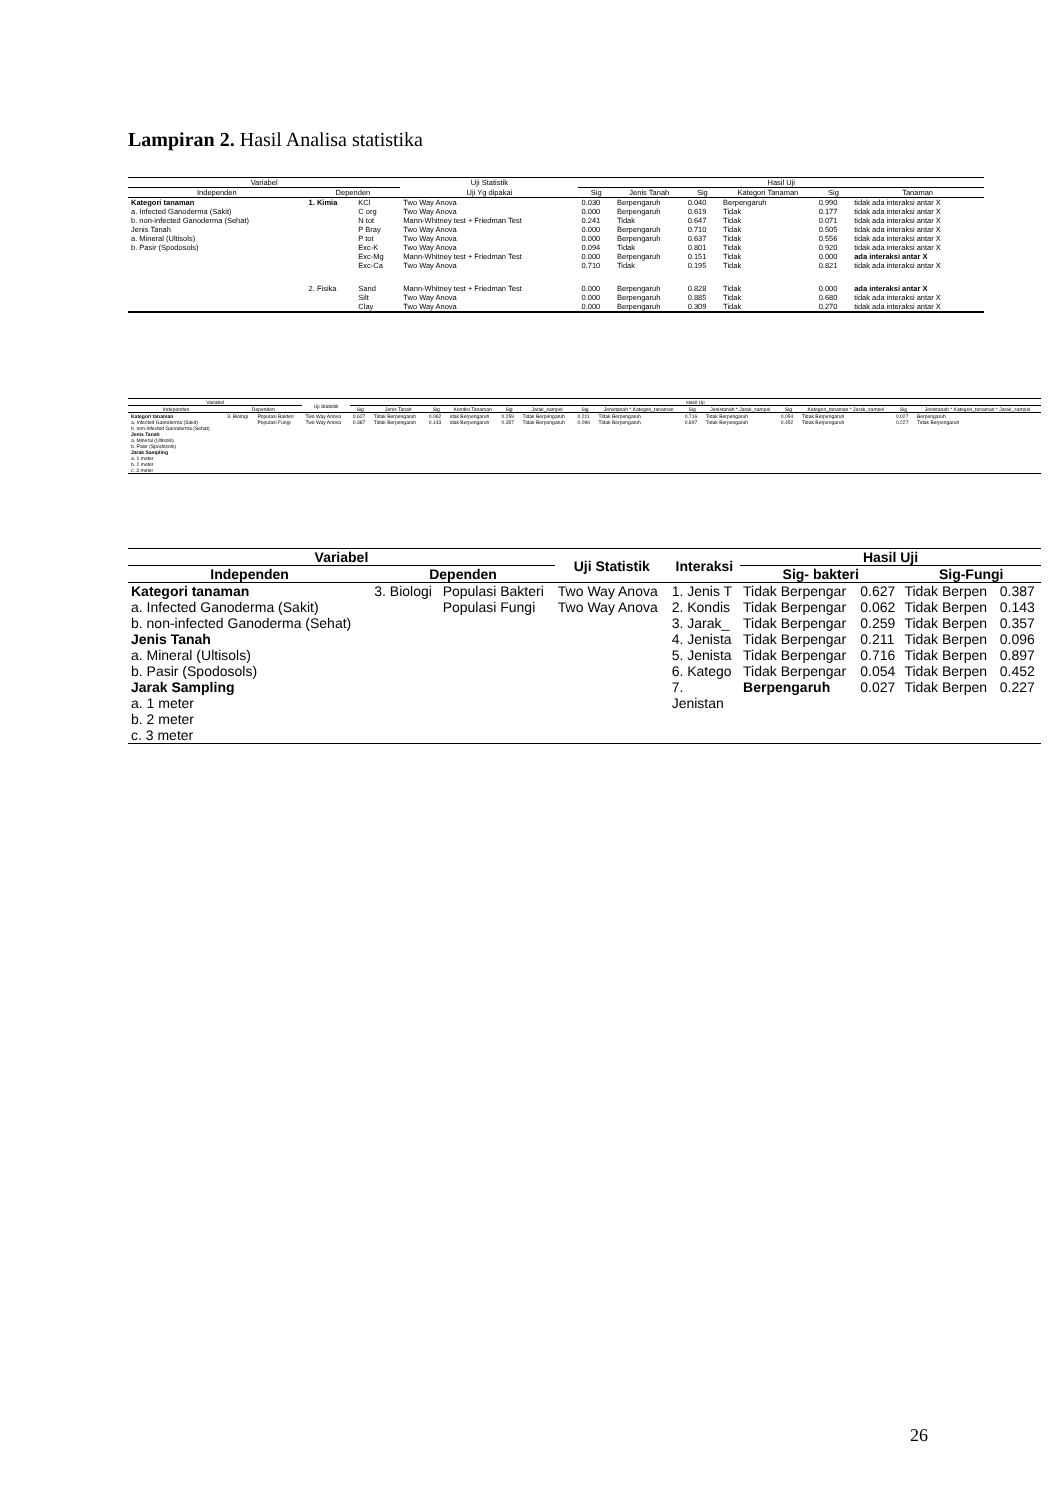Lampiran 2. Hasil Analisa statistika
| Variabel | | | Uji Statistik | Hasil Uji | | | | | |
| --- | --- | --- | --- | --- | --- | --- | --- | --- | --- |
| Independen | Dependen | | Uji Yg dipakai | Sig | Jenis Tanah | Sig | Kategori Tanaman | Sig | Tanaman |
| Kategori tanaman | 1. Kimia | KCl | Two Way Anova | 0.030 | Berpengaruh | 0.040 | Berpengaruh | 0.990 | tidak ada interaksi antar X |
| a. Infected Ganoderma (Sakit) | | C org | Two Way Anova | 0.000 | Berpengaruh | 0.619 | Tidak | 0.177 | tidak ada interaksi antar X |
| b. non-infected Ganoderma (Sehat) | | N tot | Mann-Whitney test + Friedman Test | 0.241 | Tidak | 0.647 | Tidak | 0.071 | tidak ada interaksi antar X |
| Jenis Tanah | | P Bray | Two Way Anova | 0.000 | Berpengaruh | 0.710 | Tidak | 0.505 | tidak ada interaksi antar X |
| a. Mineral (Ultisols) | | P tot | Two Way Anova | 0.000 | Berpengaruh | 0.637 | Tidak | 0.556 | tidak ada interaksi antar X |
| b. Pasir (Spodosols) | | Exc-K | Two Way Anova | 0.094 | Tidak | 0.801 | Tidak | 0.920 | tidak ada interaksi antar X |
| | | Exc-Mg | Mann-Whitney test + Friedman Test | 0.000 | Berpengaruh | 0.151 | Tidak | 0.000 | ada interaksi antar X |
| | | Exc-Ca | Two Way Anova | 0.710 | Tidak | 0.195 | Tidak | 0.821 | tidak ada interaksi antar X |
| | 2. Fisika | Sand | Mann-Whitney test + Friedman Test | 0.000 | Berpengaruh | 0.828 | Tidak | 0.000 | ada interaksi antar X |
| | | Silt | Two Way Anova | 0.000 | Berpengaruh | 0.885 | Tidak | 0.680 | tidak ada interaksi antar X |
| | | Clay | Two Way Anova | 0.000 | Berpengaruh | 0.309 | Tidak | 0.270 | tidak ada interaksi antar X |
| Variabel | | | Uji Statistik | Hasil Uji | | | | | | | | | | | | | |
| --- | --- | --- | --- | --- | --- | --- | --- | --- | --- | --- | --- | --- | --- | --- | --- | --- | --- |
| Independen | Dependen | | | Sig | Jenis Tanah | Sig | Kondisi Tanaman | Sig | Jarak_sampel | Sig | Jenistanah * Kategori_tanaman | Sig | Jenistanah * Jarak_sampel | Sig | Kategori_tanaman * Jarak_sampel | Sig | Jenistanah * Kategori_tanaman * Jarak_sampel |
| Kategori tanaman | 3. Biologi | Populasi Bakteri | Two Way Anova | 0.627 | Tidak Berpengaruh | 0.062 | idak Berpengaruh | 0.259 | Tidak Berpengaruh | 0.211 | Tidak Berpengaruh | 0.716 | Tidak Berpengaruh | 0.054 | Tidak Berpengaruh | 0.027 | Berpengaruh |
| a. Infected Ganoderma (Sakit) | | Populasi Fungi | Two Way Anova | 0.387 | Tidak Berpengaruh | 0.143 | idak Berpengaruh | 0.357 | Tidak Berpengaruh | 0.096 | Tidak Berpengaruh | 0.897 | Tidak Berpengaruh | 0.452 | Tidak Berpengaruh | 0.227 | Tidak Berpengaruh |
| b. non-infected Ganoderma (Sehat) | | | | | | | | | | | | | | | | | |
| Jenis Tanah | | | | | | | | | | | | | | | | | |
| a. Mineral (Ultisols) | | | | | | | | | | | | | | | | | |
| b. Pasir (Spodosols) | | | | | | | | | | | | | | | | | |
| Jarak Sampling | | | | | | | | | | | | | | | | | |
| a. 1 meter | | | | | | | | | | | | | | | | | |
| b. 2 meter | | | | | | | | | | | | | | | | | |
| c. 3 meter | | | | | | | | | | | | | | | | | |
| Variabel | | | Uji Statistik | Interaksi | Hasil Uji | | | |
| --- | --- | --- | --- | --- | --- | --- | --- | --- |
| Independen | Dependen | | | | Sig- bakteri | | Sig-Fungi | |
| Kategori tanaman | 3. Biologi | Populasi Bakteri | Two Way Anova | 1. Jenis T | Tidak Berpengar | 0.627 | Tidak Berpen | 0.387 |
| a. Infected Ganoderma (Sakit) | | Populasi Fungi | Two Way Anova | 2. Kondis | Tidak Berpengar | 0.062 | Tidak Berpen | 0.143 |
| b. non-infected Ganoderma (Sehat) | | | | 3. Jarak_ | Tidak Berpengar | 0.259 | Tidak Berpen | 0.357 |
| Jenis Tanah | | | | 4. Jenista | Tidak Berpengar | 0.211 | Tidak Berpen | 0.096 |
| a. Mineral (Ultisols) | | | | 5. Jenista | Tidak Berpengar | 0.716 | Tidak Berpen | 0.897 |
| b. Pasir (Spodosols) | | | | 6. Katego | Tidak Berpengar | 0.054 | Tidak Berpen | 0.452 |
| Jarak Sampling | | | | 7. | Berpengaruh | 0.027 | Tidak Berpen | 0.227 |
| a. 1 meter | | | | Jenistan | | | | |
| b. 2 meter | | | | | | | | |
| c. 3 meter | | | | | | | | |
26